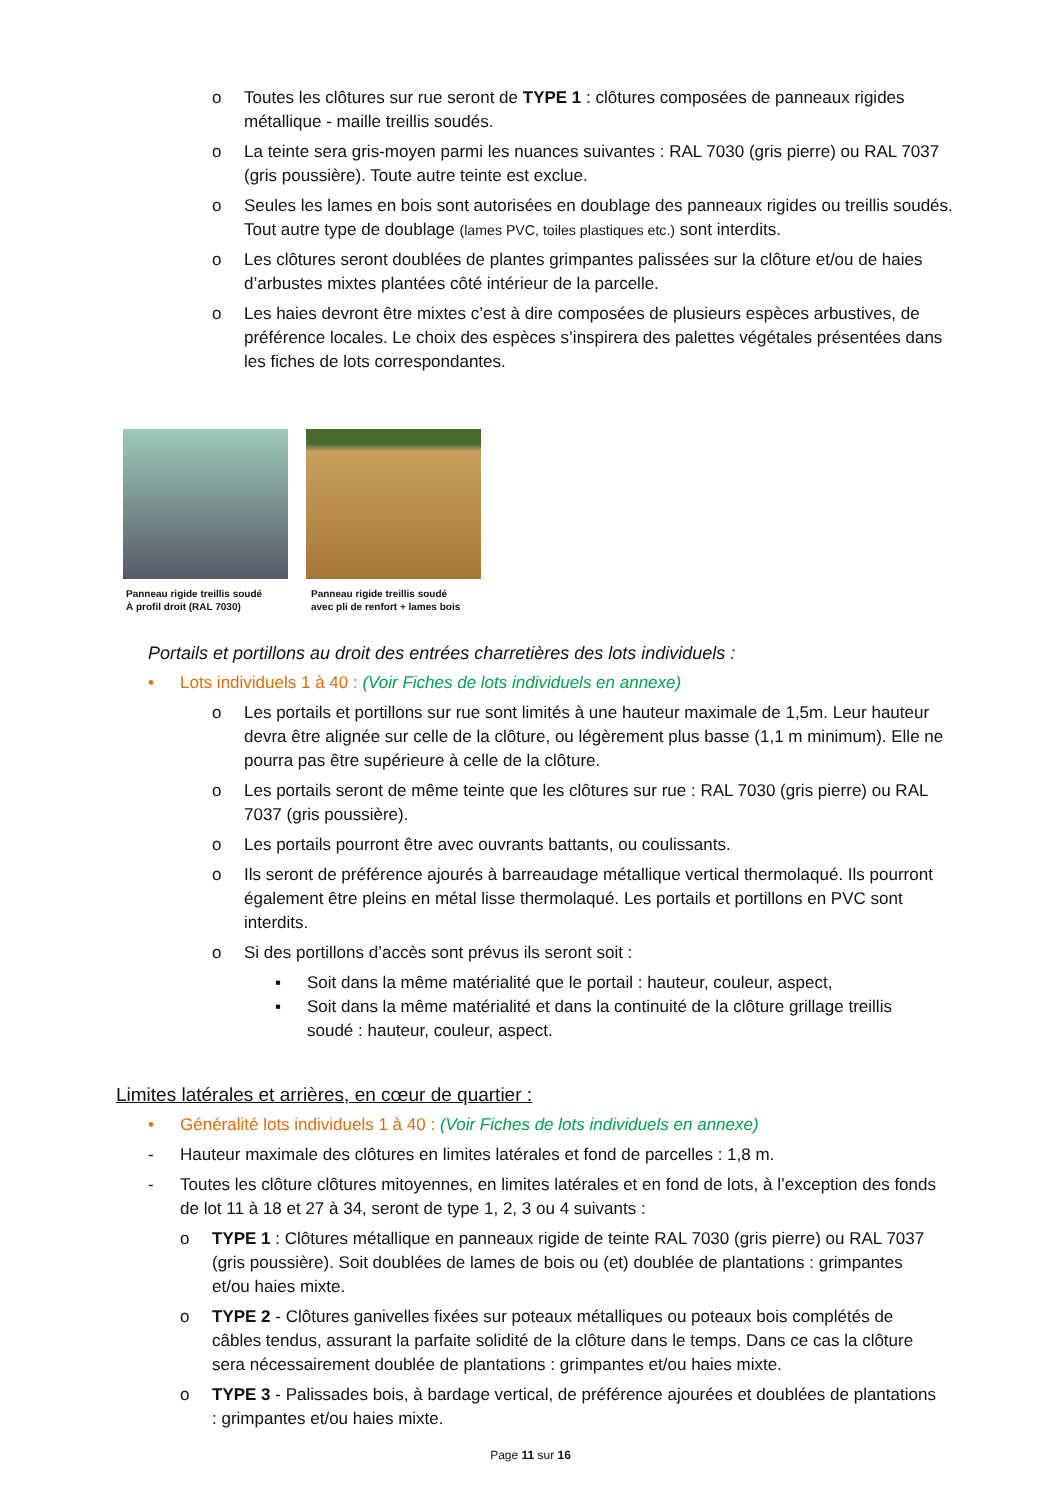o Toutes les clôtures sur rue seront de TYPE 1 : clôtures composées de panneaux rigides métallique - maille treillis soudés.
o La teinte sera gris-moyen parmi les nuances suivantes : RAL 7030 (gris pierre) ou RAL 7037 (gris poussière). Toute autre teinte est exclue.
o Seules les lames en bois sont autorisées en doublage des panneaux rigides ou treillis soudés. Tout autre type de doublage (lames PVC, toiles plastiques etc.) sont interdits.
o Les clôtures seront doublées de plantes grimpantes palissées sur la clôture et/ou de haies d’arbustes mixtes plantées côté intérieur de la parcelle.
o Les haies devront être mixtes c’est à dire composées de plusieurs espèces arbustives, de préférence locales. Le choix des espèces s’inspirera des palettes végétales présentées dans les fiches de lots correspondantes.
Panneau rigide treillis soudé
À profil droit (RAL 7030)
Panneau rigide treillis soudé
avec pli de renfort + lames bois
Portails et portillons au droit des entrées charretières des lots individuels :
• Lots individuels 1 à 40 : (Voir Fiches de lots individuels en annexe)
o Les portails et portillons sur rue sont limités à une hauteur maximale de 1,5m. Leur hauteur devra être alignée sur celle de la clôture, ou légèrement plus basse (1,1 m minimum). Elle ne pourra pas être supérieure à celle de la clôture.
o Les portails seront de même teinte que les clôtures sur rue : RAL 7030 (gris pierre) ou RAL 7037 (gris poussière).
o Les portails pourront être avec ouvrants battants, ou coulissants.
o Ils seront de préférence ajourés à barreaudage métallique vertical thermolaqué. Ils pourront également être pleins en métal lisse thermolaqué. Les portails et portillons en PVC sont interdits.
o Si des portillons d’accès sont prévus ils seront soit :
▪ Soit dans la même matérialité que le portail : hauteur, couleur, aspect,
▪ Soit dans la même matérialité et dans la continuité de la clôture grillage treillis soudé : hauteur, couleur, aspect.
Limites latérales et arrières, en cœur de quartier :
• Généralité lots individuels 1 à 40 : (Voir Fiches de lots individuels en annexe)
- Hauteur maximale des clôtures en limites latérales et fond de parcelles : 1,8 m.
- Toutes les clôture clôtures mitoyennes, en limites latérales et en fond de lots, à l’exception des fonds de lot 11 à 18 et 27 à 34, seront de type 1, 2, 3 ou 4 suivants :
o TYPE 1 : Clôtures métallique en panneaux rigide de teinte RAL 7030 (gris pierre) ou RAL 7037 (gris poussière). Soit doublées de lames de bois ou (et) doublée de plantations : grimpantes et/ou haies mixte.
o TYPE 2 - Clôtures ganivelles fixées sur poteaux métalliques ou poteaux bois complétés de câbles tendus, assurant la parfaite solidité de la clôture dans le temps. Dans ce cas la clôture sera nécessairement doublée de plantations : grimpantes et/ou haies mixte.
o TYPE 3 - Palissades bois, à bardage vertical, de préférence ajourées et doublées de plantations : grimpantes et/ou haies mixte.
Page 11 sur 16